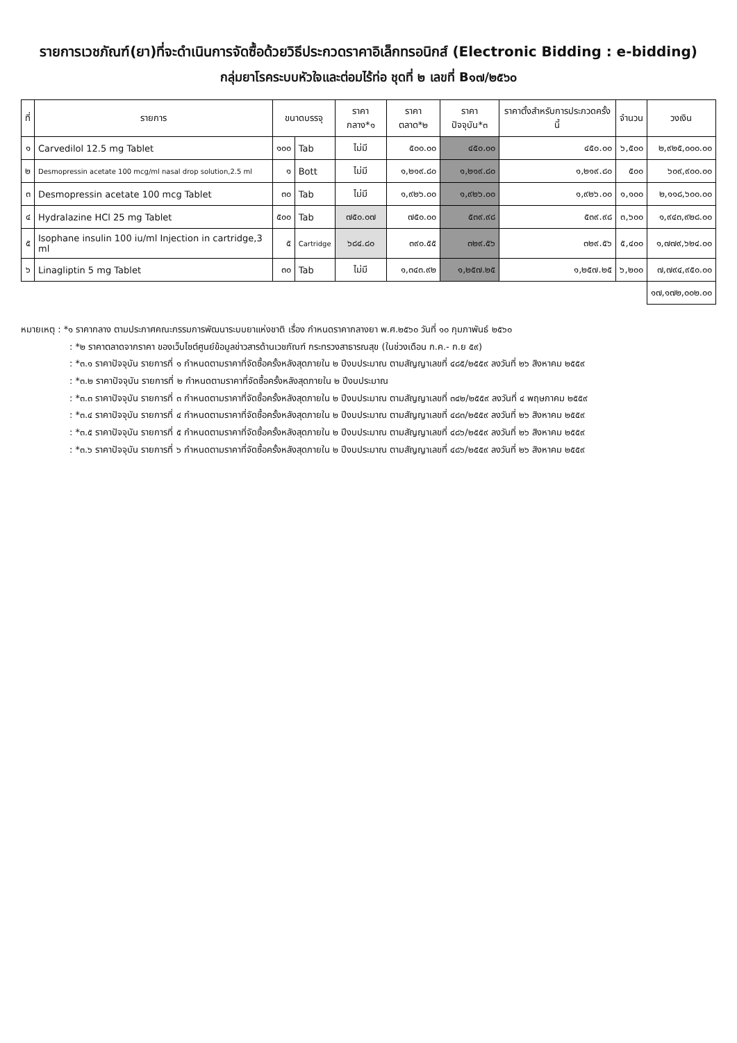รายการเวชภัณฑ์(ยา)ที่จะดำเนินการจัดซื้อด้วยวิธีประกวดราคาอิเล็กทรอนิกส์ (Electronic Bidding : e-bidding)
กลุ่มยาโรคระบบหัวใจและต่อมไร้ท่อ ชุดที่ ๒ เลขที่ B๑๗/๒๕๖๐
| ที่ | รายการ | ขนาดบรรจุ | | ราคากลาง*๑ | ราคาตลาด*๒ | ราคาปัจจุบัน*๓ | ราคาตั้งสำหรับการประกวดครั้งนี้ | จำนวน | วงเงิน |
| --- | --- | --- | --- | --- | --- | --- | --- | --- | --- |
| ๑ | Carvedilol 12.5 mg Tablet | ๑๐๐ | Tab | ไม่มี | ๕๐๐.๐๐ | ๔๕๐.๐๐ | ๔๕๐.๐๐ | ๖,๕๐๐ | ๒,๙๒๕,๐๐๐.๐๐ |
| ๒ | Desmopressin acetate 100 mcg/ml nasal drop solution,2.5 ml | ๑ | Bott | ไม่มี | ๑,๒๑๙.๘๐ | ๑,๒๑๙.๘๐ | ๑,๒๑๙.๘๐ | ๕๐๐ | ๖๐๙,๙๐๐.๐๐ |
| ๓ | Desmopressin acetate 100 mcg Tablet | ๓๐ | Tab | ไม่มี | ๑,๙๒๖.๐๐ | ๑,๙๒๖.๐๐ | ๑,๙๒๖.๐๐ | ๑,๑๐๐ | ๒,๑๑๘,๖๐๐.๐๐ |
| ๔ | Hydralazine HCl 25 mg Tablet | ๕๐๐ | Tab | ๗๕๐.๐๗ | ๗๕๐.๐๐ | ๕๓๙.๙๘ | ๕๓๙.๙๘ | ๓,๖๐๐ | ๑,๙๔๓,๙๒๘.๐๐ |
| ๕ | Isophane insulin 100 iu/ml Injection in cartridge,3 ml | ๕ | Cartridge | ๖๘๔.๘๐ | ๓๙๐.๕๕ | ๓๒๙.๕๖ | ๓๒๙.๕๖ | ๕,๔๐๐ | ๑,๗๗๙,๖๒๔.๐๐ |
| ๖ | Linagliptin 5 mg Tablet | ๓๐ | Tab | ไม่มี | ๑,๓๔๓.๙๒ | ๑,๒๕๗.๒๕ | ๑,๒๕๗.๒๕ | ๖,๒๐๐ | ๗,๗๙๔,๙๕๐.๐๐ |
| | | | | | | | | | ๑๗,๑๗๒,๐๐๒.๐๐ |
หมายเหตุ : *๑ ราคากลาง ตามประกาศคณะกรรมการพัฒนาระบบยาแห่งชาติ เรื่อง กำหนดราคากลางยา พ.ศ.๒๕๖๐ วันที่ ๑๐ กุมภาพันธ์ ๒๕๖๐
: *๒ ราคาตลาดจากราคา ของเว็บไซต์ศูนย์ข้อมูลข่าวสารด้านเวชภัณฑ์ กระทรวงสาธารณสุข (ในช่วงเดือน ก.ค.- ก.ย ๕๙)
: *๓.๑ ราคาปัจจุบัน รายการที่ ๑ กำหนดตามราคาที่จัดซื้อครั้งหลังสุดภายใน ๒ ปีงบประมาณ ตามสัญญาเลขที่ ๔๘๕/๒๕๕๙ ลงวันที่ ๒๖ สิงหาคม ๒๕๕๙
: *๓.๒ ราคาปัจจุบัน รายการที่ ๒ กำหนดตามราคาที่จัดซื้อครั้งหลังสุดภายใน ๒ ปีงบประมาณ
: *๓.๓ ราคาปัจจุบัน รายการที่ ๓ กำหนดตามราคาที่จัดซื้อครั้งหลังสุดภายใน ๒ ปีงบประมาณ ตามสัญญาเลขที่ ๓๔๒/๒๕๕๙ ลงวันที่ ๔ พฤษภาคม ๒๕๕๙
: *๓.๔ ราคาปัจจุบัน รายการที่ ๔ กำหนดตามราคาที่จัดซื้อครั้งหลังสุดภายใน ๒ ปีงบประมาณ ตามสัญญาเลขที่ ๔๘๓/๒๕๕๙ ลงวันที่ ๒๖ สิงหาคม ๒๕๕๙
: *๓.๕ ราคาปัจจุบัน รายการที่ ๕ กำหนดตามราคาที่จัดซื้อครั้งหลังสุดภายใน ๒ ปีงบประมาณ ตามสัญญาเลขที่ ๔๘๖/๒๕๕๙ ลงวันที่ ๒๖ สิงหาคม ๒๕๕๙
: *๓.๖ ราคาปัจจุบัน รายการที่ ๖ กำหนดตามราคาที่จัดซื้อครั้งหลังสุดภายใน ๒ ปีงบประมาณ ตามสัญญาเลขที่ ๔๘๖/๒๕๕๙ ลงวันที่ ๒๖ สิงหาคม ๒๕๕๙